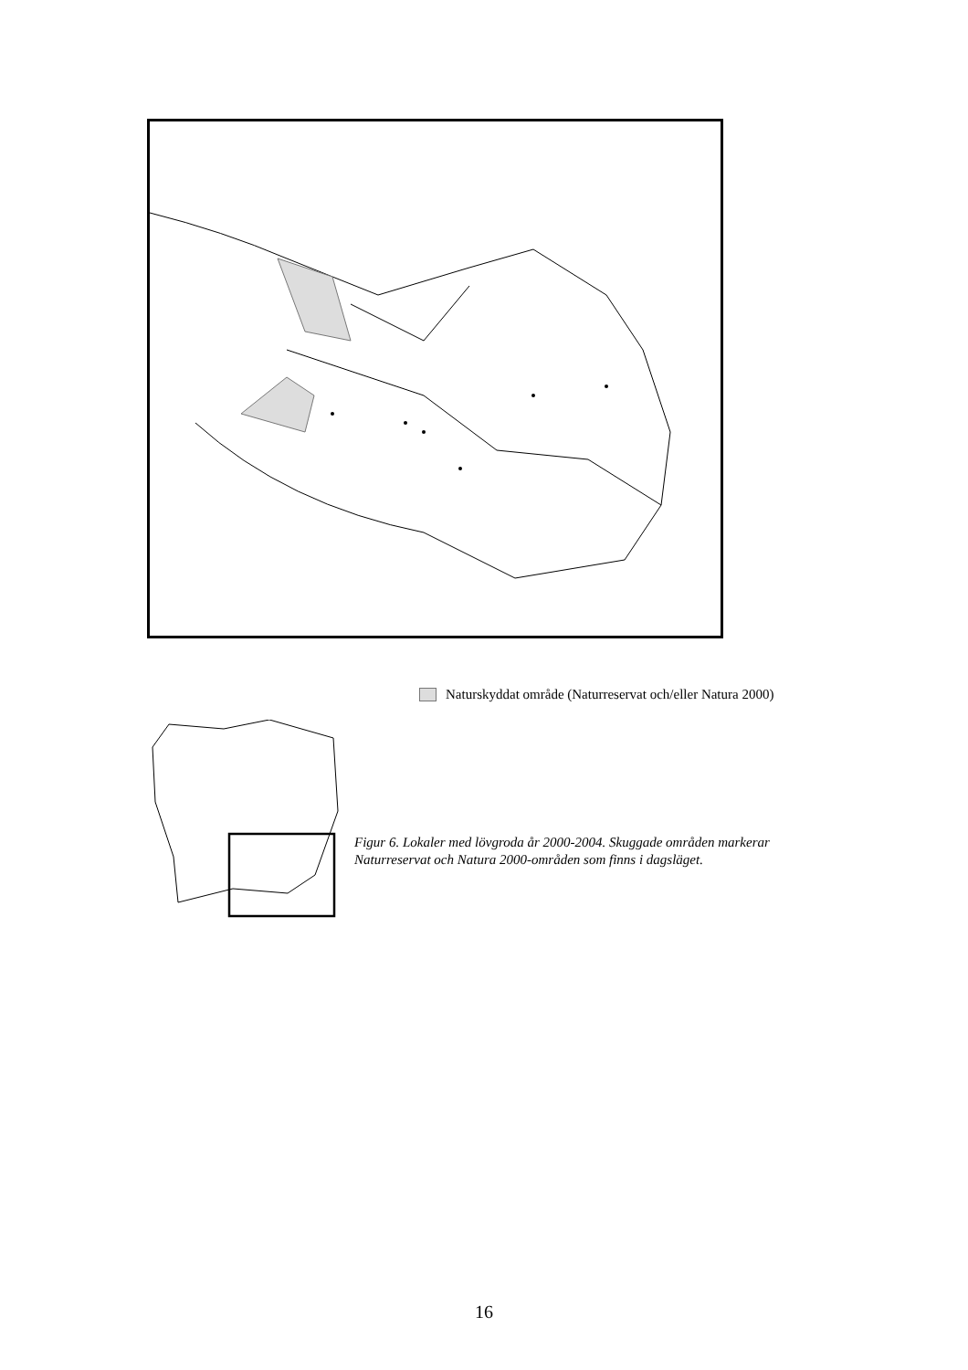Naturskyddat område (Naturreservat och/eller Natura 2000)
Figur 6. Lokaler med lövgroda år 2000-2004. Skuggade områden markerar Naturreservat och Natura 2000-områden som finns i dagsläget.
16